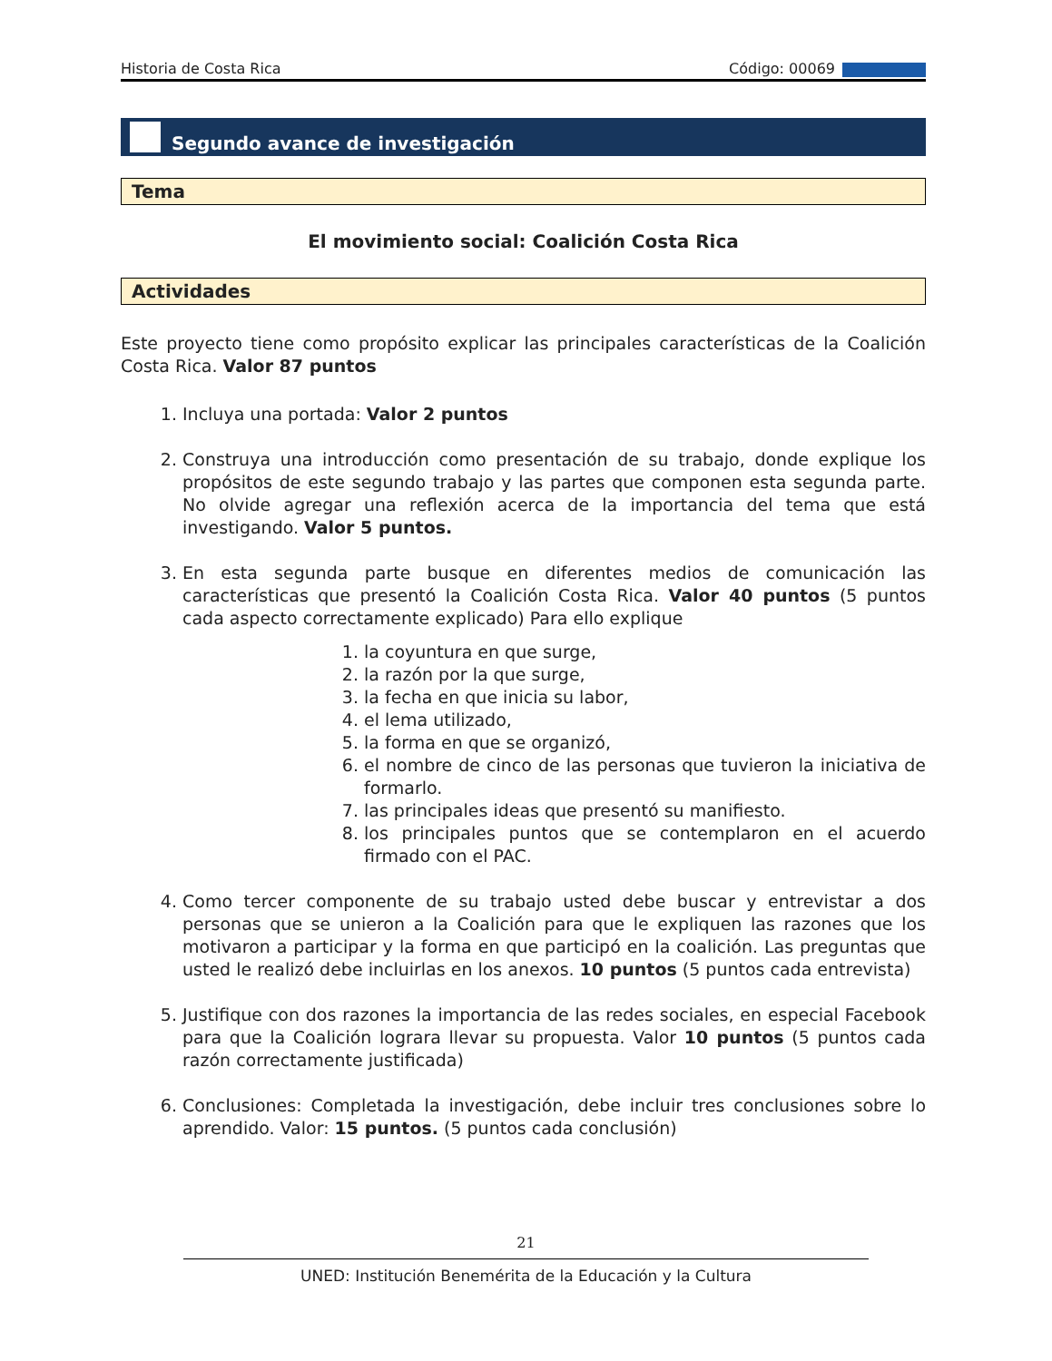Historia de Costa Rica Código: 00069
Segundo avance de investigación
Tema
El movimiento social: Coalición Costa Rica
Actividades
Este proyecto tiene como propósito explicar las principales características de la Coalición Costa Rica. Valor 87 puntos
1. Incluya una portada: Valor 2 puntos
2. Construya una introducción como presentación de su trabajo, donde explique los propósitos de este segundo trabajo y las partes que componen esta segunda parte. No olvide agregar una reflexión acerca de la importancia del tema que está investigando. Valor 5 puntos.
3. En esta segunda parte busque en diferentes medios de comunicación las características que presentó la Coalición Costa Rica. Valor 40 puntos (5 puntos cada aspecto correctamente explicado) Para ello explique
1. la coyuntura en que surge,
2. la razón por la que surge,
3. la fecha en que inicia su labor,
4. el lema utilizado,
5. la forma en que se organizó,
6. el nombre de cinco de las personas que tuvieron la iniciativa de formarlo.
7. las principales ideas que presentó su manifiesto.
8. los principales puntos que se contemplaron en el acuerdo firmado con el PAC.
4. Como tercer componente de su trabajo usted debe buscar y entrevistar a dos personas que se unieron a la Coalición para que le expliquen las razones que los motivaron a participar y la forma en que participó en la coalición. Las preguntas que usted le realizó debe incluirlas en los anexos. 10 puntos (5 puntos cada entrevista)
5. Justifique con dos razones la importancia de las redes sociales, en especial Facebook para que la Coalición lograra llevar su propuesta. Valor 10 puntos (5 puntos cada razón correctamente justificada)
6. Conclusiones: Completada la investigación, debe incluir tres conclusiones sobre lo aprendido. Valor: 15 puntos. (5 puntos cada conclusión)
21
UNED: Institución Benemérita de la Educación y la Cultura